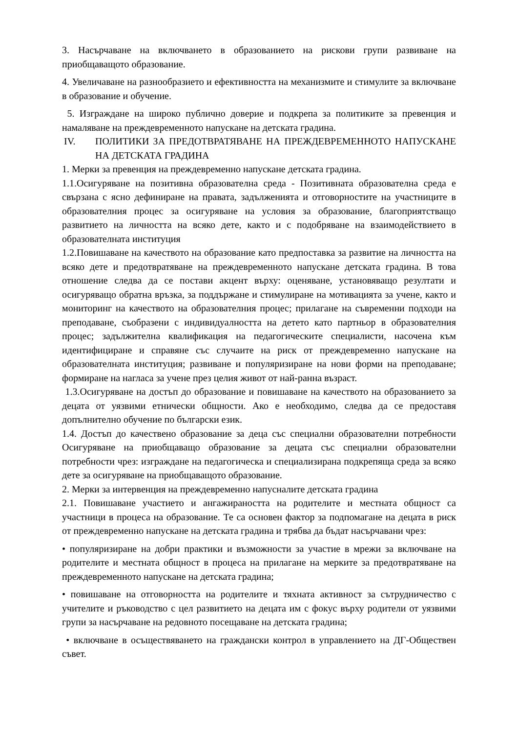3. Насърчаване на включването в образованието на рискови групи развиване на приобщаващото образование.
4. Увеличаване на разнообразието и ефективността на механизмите и стимулите за включване в образование и обучение.
5. Изграждане на широко публично доверие и подкрепа за политиките за превенция и намаляване на преждевременното напускане на детската градина.
IV. ПОЛИТИКИ ЗА ПРЕДОТВРАТЯВАНЕ НА ПРЕЖДЕВРЕМЕННОТО НАПУСКАНЕ НА ДЕТСКАТА ГРАДИНА
1. Мерки за превенция на преждевременно напускане детската градина.
1.1.Осигуряване на позитивна образователна среда - Позитивната образователна среда е свързана с ясно дефиниране на правата, задълженията и отговорностите на участниците в образователния процес за осигуряване на условия за образование, благоприятстващо развитието на личността на всяко дете, както и с подобряване на взаимодействието в образователната институция
1.2.Повишаване на качеството на образование като предпоставка за развитие на личността на всяко дете и предотвратяване на преждевременното напускане детската градина. В това отношение следва да се постави акцент върху: оценяване, установяващо резултати и осигуряващо обратна връзка, за поддържане и стимулиране на мотивацията за учене, както и мониторинг на качеството на образователния процес; прилагане на съвременни подходи на преподаване, съобразени с индивидуалността на детето като партньор в образователния процес; задължителна квалификация на педагогическите специалисти, насочена към идентифициране и справяне със случаите на риск от преждевременно напускане на образователната институция; развиване и популяризиране на нови форми на преподаване; формиране на нагласа за учене през целия живот от най-ранна възраст.
1.3.Осигуряване на достъп до образование и повишаване на качеството на образованието за децата от уязвими етнически общности. Ако е необходимо, следва да се предоставя допълнително обучение по български език.
1.4. Достъп до качествено образование за деца със специални образователни потребности Осигуряване на приобщаващо образование за децата със специални образователни потребности чрез: изграждане на педагогическа и специализирана подкрепяща среда за всяко дете за осигуряване на приобщаващото образование.
2. Мерки за интервенция на преждевременно напусналите детската градина
2.1. Повишаване участието и ангажираността на родителите и местната общност са участници в процеса на образование. Те са основен фактор за подпомагане на децата в риск от преждевременно напускане на детската градина и трябва да бъдат насърчавани чрез:
• популяризиране на добри практики и възможности за участие в мрежи за включване на родителите и местната общност в процеса на прилагане на мерките за предотвратяване на преждевременното напускане на детската градина;
• повишаване на отговорността на родителите и тяхната активност за сътрудничество с учителите и ръководство с цел развитието на децата им с фокус върху родители от уязвими групи за насърчаване на редовното посещаване на детската градина;
• включване в осъществяването на граждански контрол в управлението на ДГ-Обществен съвет.